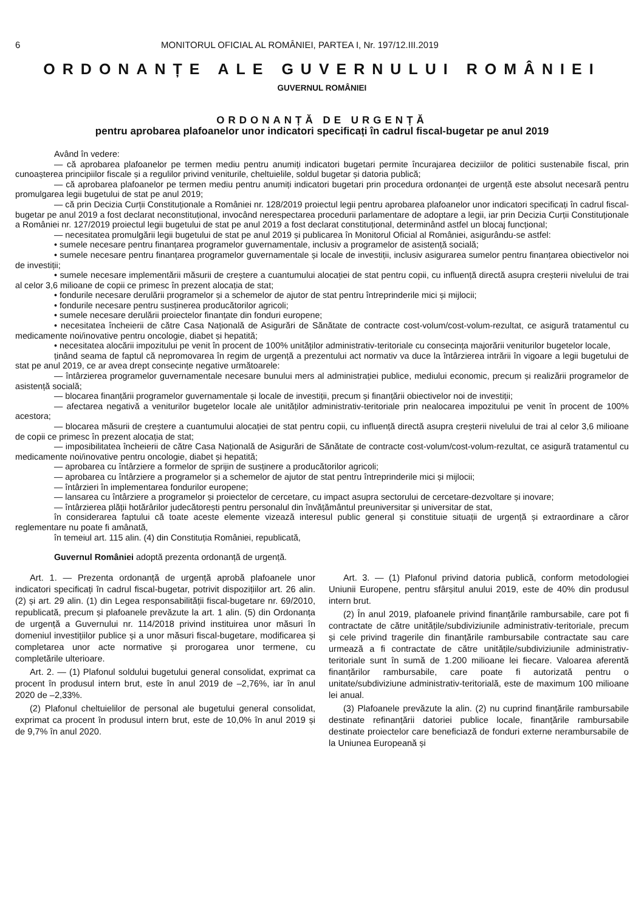6 MONITORUL OFICIAL AL ROMÂNIEI, PARTEA I, Nr. 197/12.III.2019
ORDONANȚE ALE GUVERNULUI ROMÂNIEI
GUVERNUL ROMÂNIEI
ORDONANȚĂ DE URGENȚĂ
pentru aprobarea plafoanelor unor indicatori specificați în cadrul fiscal-bugetar pe anul 2019
Având în vedere:
— că aprobarea plafoanelor pe termen mediu pentru anumiți indicatori bugetari permite încurajarea deciziilor de politici sustenabile fiscal, prin cunoașterea principiilor fiscale și a regulilor privind veniturile, cheltuielile, soldul bugetar și datoria publică;
— că aprobarea plafoanelor pe termen mediu pentru anumiți indicatori bugetari prin procedura ordonanței de urgență este absolut necesară pentru promulgarea legii bugetului de stat pe anul 2019;
— că prin Decizia Curții Constituționale a României nr. 128/2019 proiectul legii pentru aprobarea plafoanelor unor indicatori specificați în cadrul fiscal-bugetar pe anul 2019 a fost declarat neconstituțional, invocând nerespectarea procedurii parlamentare de adoptare a legii, iar prin Decizia Curții Constituționale a României nr. 127/2019 proiectul legii bugetului de stat pe anul 2019 a fost declarat constituțional, determinând astfel un blocaj funcțional;
— necesitatea promulgării legii bugetului de stat pe anul 2019 și publicarea în Monitorul Oficial al României, asigurându-se astfel:
• sumele necesare pentru finanțarea programelor guvernamentale, inclusiv a programelor de asistență socială;
• sumele necesare pentru finanțarea programelor guvernamentale și locale de investiții, inclusiv asigurarea sumelor pentru finanțarea obiectivelor noi de investiții;
• sumele necesare implementării măsurii de creștere a cuantumului alocației de stat pentru copii, cu influență directă asupra creșterii nivelului de trai al celor 3,6 milioane de copii ce primesc în prezent alocația de stat;
• fondurile necesare derulării programelor și a schemelor de ajutor de stat pentru întreprinderile mici și mijlocii;
• fondurile necesare pentru susținerea producătorilor agricoli;
• sumele necesare derulării proiectelor finanțate din fonduri europene;
• necesitatea încheierii de către Casa Națională de Asigurări de Sănătate de contracte cost-volum/cost-volum-rezultat, ce asigură tratamentul cu medicamente noi/inovative pentru oncologie, diabet și hepatită;
• necesitatea alocării impozitului pe venit în procent de 100% unităților administrativ-teritoriale cu consecința majorării veniturilor bugetelor locale,
ținând seama de faptul că nepromovarea în regim de urgență a prezentului act normativ va duce la întârzierea intrării în vigoare a legii bugetului de stat pe anul 2019, ce ar avea drept consecințe negative următoarele:
— întârzierea programelor guvernamentale necesare bunului mers al administrației publice, mediului economic, precum și realizării programelor de asistență socială;
— blocarea finanțării programelor guvernamentale și locale de investiții, precum și finanțării obiectivelor noi de investiții;
— afectarea negativă a veniturilor bugetelor locale ale unităților administrativ-teritoriale prin nealocarea impozitului pe venit în procent de 100% acestora;
— blocarea măsurii de creștere a cuantumului alocației de stat pentru copii, cu influență directă asupra creșterii nivelului de trai al celor 3,6 milioane de copii ce primesc în prezent alocația de stat;
— imposibilitatea încheierii de către Casa Națională de Asigurări de Sănătate de contracte cost-volum/cost-volum-rezultat, ce asigură tratamentul cu medicamente noi/inovative pentru oncologie, diabet și hepatită;
— aprobarea cu întârziere a formelor de sprijin de susținere a producătorilor agricoli;
— aprobarea cu întârziere a programelor și a schemelor de ajutor de stat pentru întreprinderile mici și mijlocii;
— întârzieri în implementarea fondurilor europene;
— lansarea cu întârziere a programelor și proiectelor de cercetare, cu impact asupra sectorului de cercetare-dezvoltare și inovare;
— întârzierea plății hotărârilor judecătorești pentru personalul din învățământul preuniversitar și universitar de stat,
în considerarea faptului că toate aceste elemente vizează interesul public general și constituie situații de urgență și extraordinare a căror reglementare nu poate fi amânată,
în temeiul art. 115 alin. (4) din Constituția României, republicată,
Guvernul României adoptă prezenta ordonanță de urgență.
Art. 1. — Prezenta ordonanță de urgență aprobă plafoanele unor indicatori specificați în cadrul fiscal-bugetar, potrivit dispozițiilor art. 26 alin. (2) și art. 29 alin. (1) din Legea responsabilității fiscal-bugetare nr. 69/2010, republicată, precum și plafoanele prevăzute la art. 1 alin. (5) din Ordonanța de urgență a Guvernului nr. 114/2018 privind instituirea unor măsuri în domeniul investițiilor publice și a unor măsuri fiscal-bugetare, modificarea și completarea unor acte normative și prorogarea unor termene, cu completările ulterioare.
Art. 2. — (1) Plafonul soldului bugetului general consolidat, exprimat ca procent în produsul intern brut, este în anul 2019 de –2,76%, iar în anul 2020 de –2,33%.
(2) Plafonul cheltuielilor de personal ale bugetului general consolidat, exprimat ca procent în produsul intern brut, este de 10,0% în anul 2019 și de 9,7% în anul 2020.
Art. 3. — (1) Plafonul privind datoria publică, conform metodologiei Uniunii Europene, pentru sfârșitul anului 2019, este de 40% din produsul intern brut.
(2) În anul 2019, plafoanele privind finanțările rambursabile, care pot fi contractate de către unitățile/subdiviziunile administrativ-teritoriale, precum și cele privind tragerile din finanțările rambursabile contractate sau care urmează a fi contractate de către unitățile/subdiviziunile administrativ-teritoriale sunt în sumă de 1.200 milioane lei fiecare. Valoarea aferentă finanțărilor rambursabile, care poate fi autorizată pentru o unitate/subdiviziune administrativ-teritorială, este de maximum 100 milioane lei anual.
(3) Plafoanele prevăzute la alin. (2) nu cuprind finanțările rambursabile destinate refinanțării datoriei publice locale, finanțările rambursabile destinate proiectelor care beneficiază de fonduri externe nerambursabile de la Uniunea Europeană și